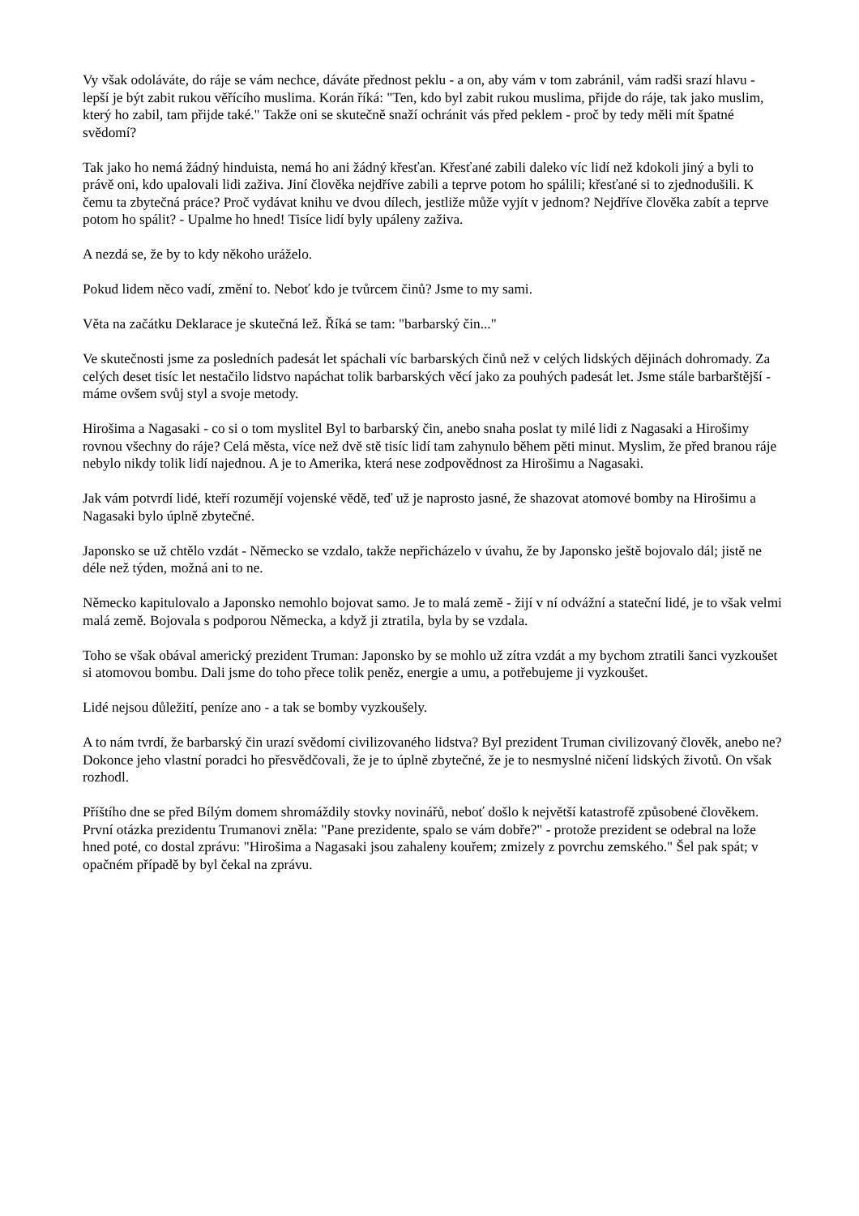Vy však odoláváte, do ráje se vám nechce, dáváte přednost peklu - a on, aby vám v tom zabránil, vám radši srazí hlavu - lepší je být zabit rukou věřícího muslima. Korán říká: "Ten, kdo byl zabit rukou muslima, přijde do ráje, tak jako muslim, který ho zabil, tam přijde také." Takže oni se skutečně snaží ochránit vás před peklem - proč by tedy měli mít špatné svědomí?
Tak jako ho nemá žádný hinduista, nemá ho ani žádný křesťan. Křesťané zabili daleko víc lidí než kdokoli jiný a byli to právě oni, kdo upalovali lidi zaživa. Jiní člověka nejdříve zabili a teprve potom ho spálili; křesťané si to zjednodušili. K čemu ta zbytečná práce? Proč vydávat knihu ve dvou dílech, jestliže může vyjít v jednom? Nejdříve člověka zabít a teprve potom ho spálit? - Upalme ho hned! Tisíce lidí byly upáleny zaživa.
A nezdá se, že by to kdy někoho uráželo.
Pokud lidem něco vadí, změní to. Neboť kdo je tvůrcem činů? Jsme to my sami.
Věta na začátku Deklarace je skutečná lež. Říká se tam: "barbarský čin..."
Ve skutečnosti jsme za posledních padesát let spáchali víc barbarských činů než v celých lidských dějinách dohromady. Za celých deset tisíc let nestačilo lidstvo napáchat tolik barbarských věcí jako za pouhých padesát let. Jsme stále barbarštější - máme ovšem svůj styl a svoje metody.
Hirošima a Nagasaki - co si o tom myslitel Byl to barbarský čin, anebo snaha poslat ty milé lidi z Nagasaki a Hirošimy rovnou všechny do ráje? Celá města, více než dvě stě tisíc lidí tam zahynulo během pěti minut. Myslim, že před branou ráje nebylo nikdy tolik lidí najednou. A je to Amerika, která nese zodpovědnost za Hirošimu a Nagasaki.
Jak vám potvrdí lidé, kteří rozumějí vojenské vědě, teď už je naprosto jasné, že shazovat atomové bomby na Hirošimu a Nagasaki bylo úplně zbytečné.
Japonsko se už chtělo vzdát - Německo se vzdalo, takže nepřicházelo v úvahu, že by Japonsko ještě bojovalo dál; jistě ne déle než týden, možná ani to ne.
Německo kapitulovalo a Japonsko nemohlo bojovat samo. Je to malá země - žijí v ní odvážní a stateční lidé, je to však velmi malá země. Bojovala s podporou Německa, a když ji ztratila, byla by se vzdala.
Toho se však obával americký prezident Truman: Japonsko by se mohlo už zítra vzdát a my bychom ztratili šanci vyzkoušet si atomovou bombu. Dali jsme do toho přece tolik peněz, energie a umu, a potřebujeme ji vyzkoušet.
Lidé nejsou důležití, peníze ano - a tak se bomby vyzkoušely.
A to nám tvrdí, že barbarský čin urazí svědomí civilizovaného lidstva? Byl prezident Truman civilizovaný člověk, anebo ne? Dokonce jeho vlastní poradci ho přesvědčovali, že je to úplně zbytečné, že je to nesmyslné ničení lidských životů. On však rozhodl.
Příštího dne se před Bílým domem shromáždily stovky novinářů, neboť došlo k největší katastrofě způsobené člověkem. První otázka prezidentu Trumanovi zněla: "Pane prezidente, spalo se vám dobře?" - protože prezident se odebral na lože hned poté, co dostal zprávu: "Hirošima a Nagasaki jsou zahaleny kouřem; zmizely z povrchu zemského." Šel pak spát; v opačném případě by byl čekal na zprávu.